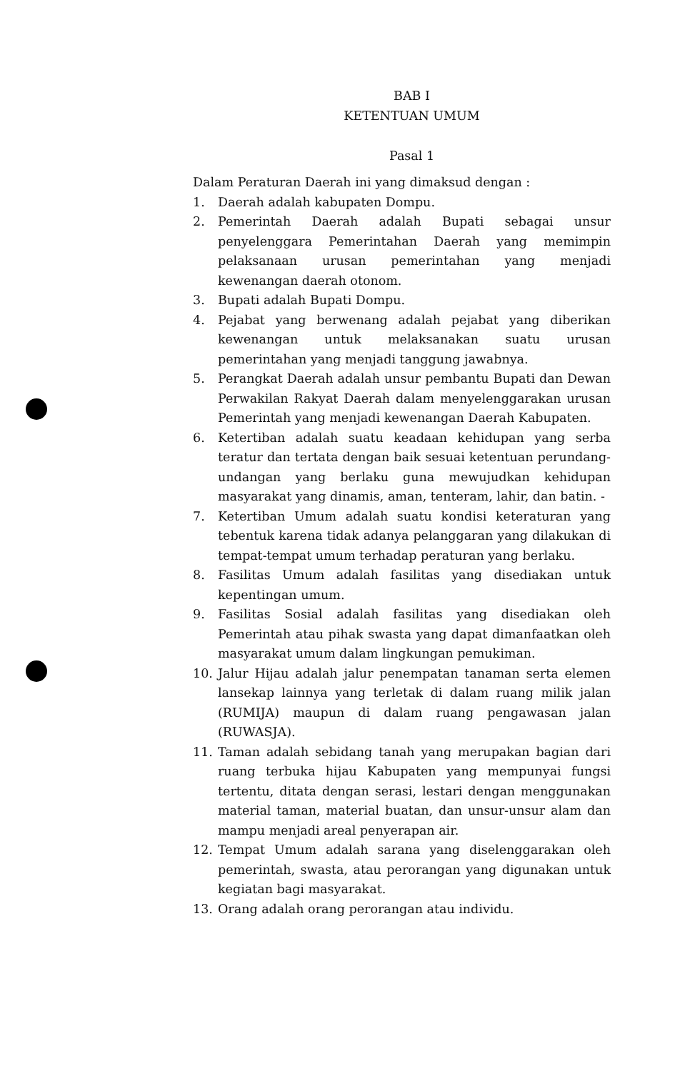BAB I
KETENTUAN UMUM
Pasal 1
Dalam Peraturan Daerah ini yang dimaksud dengan :
1. Daerah adalah kabupaten Dompu.
2. Pemerintah Daerah adalah Bupati sebagai unsur penyelenggara Pemerintahan Daerah yang memimpin pelaksanaan urusan pemerintahan yang menjadi kewenangan daerah otonom.
3. Bupati adalah Bupati Dompu.
4. Pejabat yang berwenang adalah pejabat yang diberikan kewenangan untuk melaksanakan suatu urusan pemerintahan yang menjadi tanggung jawabnya.
5. Perangkat Daerah adalah unsur pembantu Bupati dan Dewan Perwakilan Rakyat Daerah dalam menyelenggarakan urusan Pemerintah yang menjadi kewenangan Daerah Kabupaten.
6. Ketertiban adalah suatu keadaan kehidupan yang serba teratur dan tertata dengan baik sesuai ketentuan perundang-undangan yang berlaku guna mewujudkan kehidupan masyarakat yang dinamis, aman, tenteram, lahir, dan batin. -
7. Ketertiban Umum adalah suatu kondisi keteraturan yang tebentuk karena tidak adanya pelanggaran yang dilakukan di tempat-tempat umum terhadap peraturan yang berlaku.
8. Fasilitas Umum adalah fasilitas yang disediakan untuk kepentingan umum.
9. Fasilitas Sosial adalah fasilitas yang disediakan oleh Pemerintah atau pihak swasta yang dapat dimanfaatkan oleh masyarakat umum dalam lingkungan pemukiman.
10. Jalur Hijau adalah jalur penempatan tanaman serta elemen lansekap lainnya yang terletak di dalam ruang milik jalan (RUMIJA) maupun di dalam ruang pengawasan jalan (RUWASJA).
11. Taman adalah sebidang tanah yang merupakan bagian dari ruang terbuka hijau Kabupaten yang mempunyai fungsi tertentu, ditata dengan serasi, lestari dengan menggunakan material taman, material buatan, dan unsur-unsur alam dan mampu menjadi areal penyerapan air.
12. Tempat Umum adalah sarana yang diselenggarakan oleh pemerintah, swasta, atau perorangan yang digunakan untuk kegiatan bagi masyarakat.
13. Orang adalah orang perorangan atau individu.